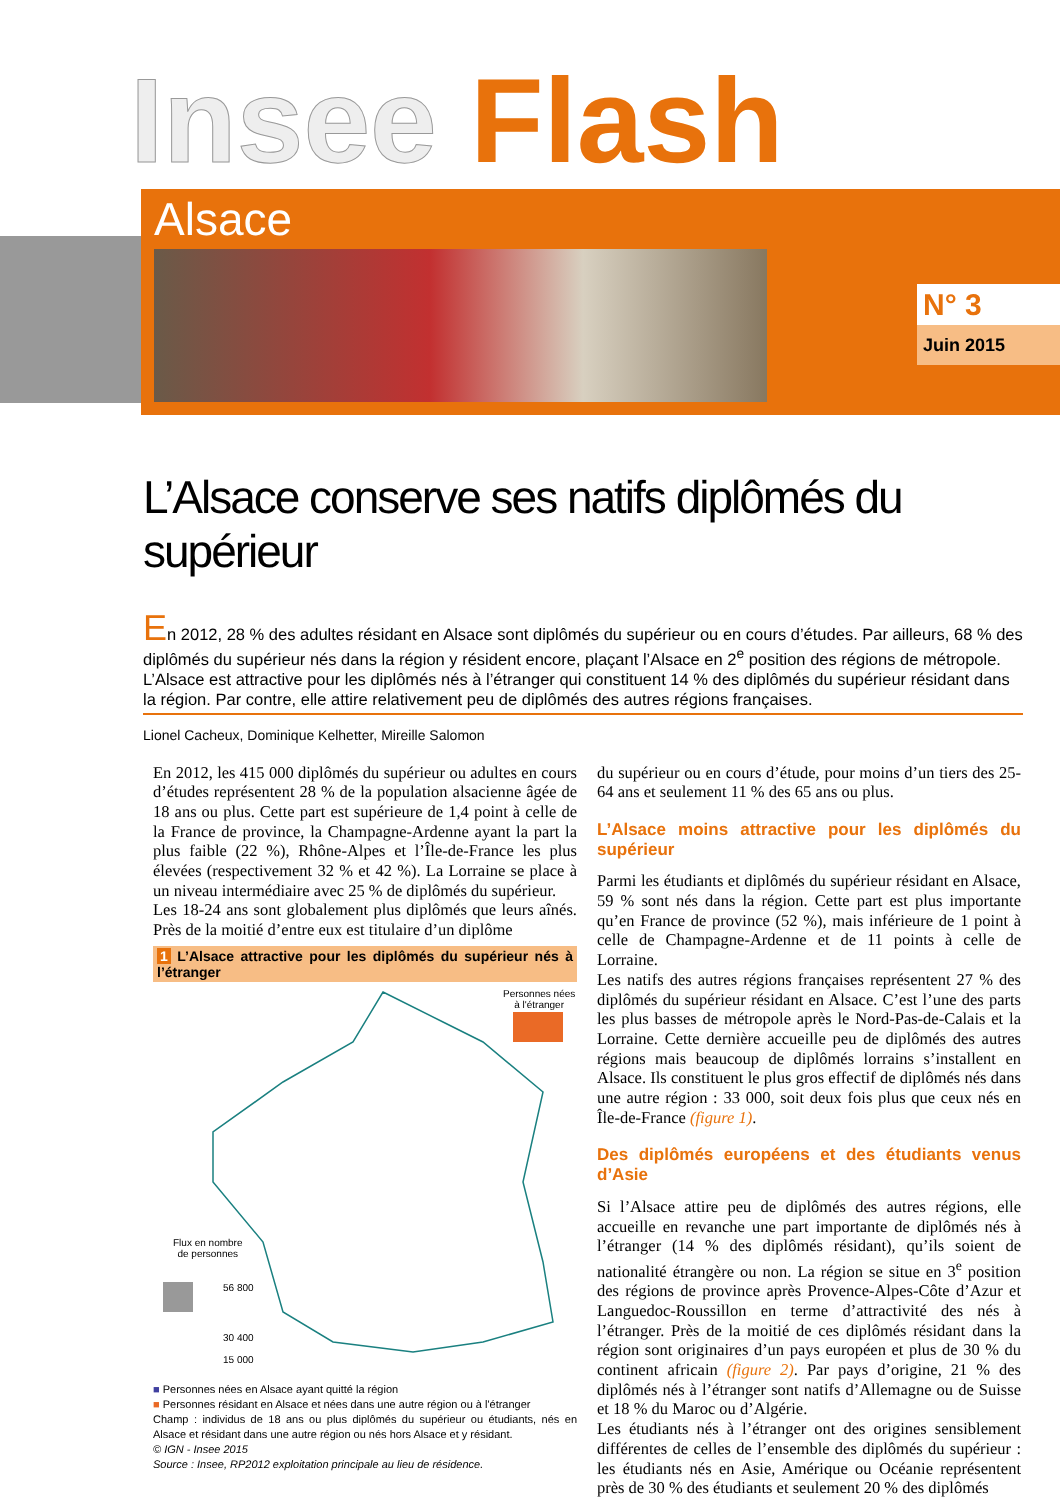Insee Flash
Alsace
N° 3
Juin 2015
L’Alsace conserve ses natifs diplômés du supérieur
En 2012, 28 % des adultes résidant en Alsace sont diplômés du supérieur ou en cours d’études. Par ailleurs, 68 % des diplômés du supérieur nés dans la région y résident encore, plaçant l’Alsace en 2<sup>e</sup> position des régions de métropole. L’Alsace est attractive pour les diplômés nés à l’étranger qui constituent 14 % des diplômés du supérieur résidant dans la région. Par contre, elle attire relativement peu de diplômés des autres régions françaises.
Lionel Cacheux, Dominique Kelhetter, Mireille Salomon
En 2012, les 415 000 diplômés du supérieur ou adultes en cours d’études représentent 28 % de la population alsacienne âgée de 18 ans ou plus. Cette part est supérieure de 1,4 point à celle de la France de province, la Champagne-Ardenne ayant la part la plus faible (22 %), Rhône-Alpes et l’Île-de-France les plus élevées (respectivement 32 % et 42 %). La Lorraine se place à un niveau intermédiaire avec 25 % de diplômés du supérieur.
Les 18-24 ans sont globalement plus diplômés que leurs aînés. Près de la moitié d’entre eux est titulaire d’un diplôme
1 L’Alsace attractive pour les diplômés du supérieur nés à l’étranger
Personnes nées
à l'étranger
Flux en nombre
de personnes
56 800
30 400
15 000
■ Personnes nées en Alsace ayant quitté la région
■ Personnes résidant en Alsace et nées dans une autre région ou à l'étranger
Champ : individus de 18 ans ou plus diplômés du supérieur ou étudiants, nés en Alsace et résidant dans une autre région ou nés hors Alsace et y résidant.
© IGN - Insee 2015
Source : Insee, RP2012 exploitation principale au lieu de résidence.
du supérieur ou en cours d’étude, pour moins d’un tiers des 25-64 ans et seulement 11 % des 65 ans ou plus.
L’Alsace moins attractive pour les diplômés du supérieur
Parmi les étudiants et diplômés du supérieur résidant en Alsace, 59 % sont nés dans la région. Cette part est plus importante qu’en France de province (52 %), mais inférieure de 1 point à celle de Champagne-Ardenne et de 11 points à celle de Lorraine.
Les natifs des autres régions françaises représentent 27 % des diplômés du supérieur résidant en Alsace. C’est l’une des parts les plus basses de métropole après le Nord-Pas-de-Calais et la Lorraine. Cette dernière accueille peu de diplômés des autres régions mais beaucoup de diplômés lorrains s’installent en Alsace. Ils constituent le plus gros effectif de diplômés nés dans une autre région : 33 000, soit deux fois plus que ceux nés en Île-de-France (figure 1).
Des diplômés européens et des étudiants venus d’Asie
Si l’Alsace attire peu de diplômés des autres régions, elle accueille en revanche une part importante de diplômés nés à l’étranger (14 % des diplômés résidant), qu’ils soient de nationalité étrangère ou non. La région se situe en 3<sup>e</sup> position des régions de province après Provence-Alpes-Côte d’Azur et Languedoc-Roussillon en terme d’attractivité des nés à l’étranger. Près de la moitié de ces diplômés résidant dans la région sont originaires d’un pays européen et plus de 30 % du continent africain (figure 2). Par pays d’origine, 21 % des diplômés nés à l’étranger sont natifs d’Allemagne ou de Suisse et 18 % du Maroc ou d’Algérie.
Les étudiants nés à l’étranger ont des origines sensiblement différentes de celles de l’ensemble des diplômés du supérieur : les étudiants nés en Asie, Amérique ou Océanie représentent près de 30 % des étudiants et seulement 20 % des diplômés